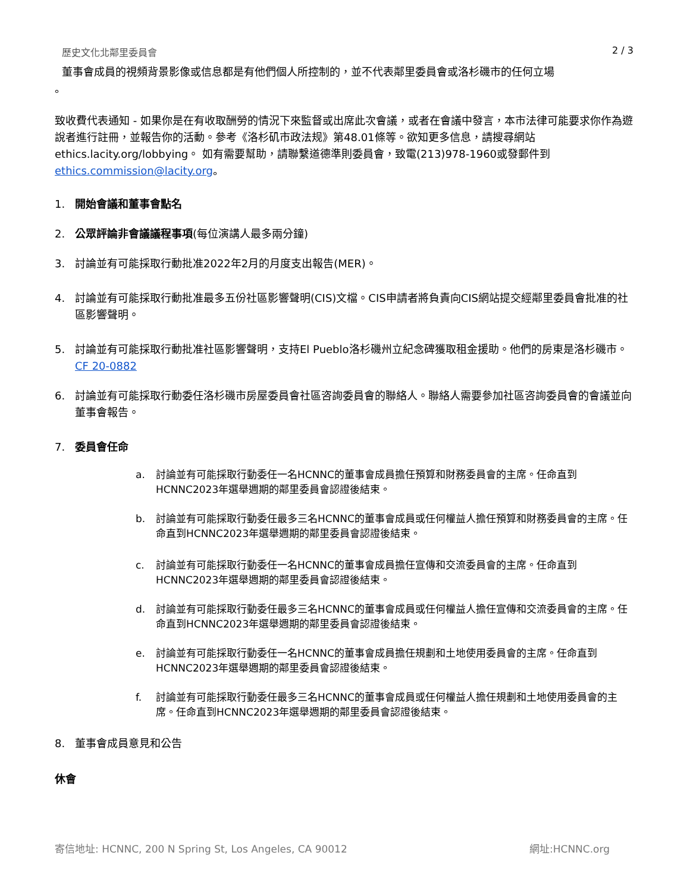歷史文化北鄰里委員會 2 / 3
董事會成員的視頻背景影像或信息都是有他們個人所控制的，並不代表鄰里委員會或洛杉磯市的任何立場
。
致收費代表通知 - 如果你是在有收取酬勞的情況下來監督或出席此次會議，或者在會議中發言，本市法律可能要求你作為遊說者進行註冊，並報告你的活動。參考《洛杉矶市政法规》第48.01條等。欲知更多信息，請搜尋網站ethics.lacity.org/lobbying。 如有需要幫助，請聯繫道德準則委員會，致電(213)978-1960或發郵件到ethics.commission@lacity.org。
1. 開始會議和董事會點名
2. 公眾評論非會議議程事項(每位演講人最多兩分鐘)
3. 討論並有可能採取行動批准2022年2月的月度支出報告(MER)。
4. 討論並有可能採取行動批准最多五份社區影響聲明(CIS)文檔。CIS申請者將負責向CIS網站提交經鄰里委員會批准的社區影響聲明。
5. 討論並有可能採取行動批准社區影響聲明，支持El Pueblo洛杉磯州立紀念碑獲取租金援助。他們的房東是洛杉磯市。CF 20-0882
6. 討論並有可能採取行動委任洛杉磯市房屋委員會社區咨詢委員會的聯絡人。聯絡人需要參加社區咨詢委員會的會議並向董事會報告。
7. 委員會任命
a. 討論並有可能採取行動委任一名HCNNC的董事會成員擔任預算和財務委員會的主席。任命直到HCNNC2023年選舉週期的鄰里委員會認證後結束。
b. 討論並有可能採取行動委任最多三名HCNNC的董事會成員或任何權益人擔任預算和財務委員會的主席。任命直到HCNNC2023年選舉週期的鄰里委員會認證後結束。
c. 討論並有可能採取行動委任一名HCNNC的董事會成員擔任宣傳和交流委員會的主席。任命直到HCNNC2023年選舉週期的鄰里委員會認證後結束。
d. 討論並有可能採取行動委任最多三名HCNNC的董事會成員或任何權益人擔任宣傳和交流委員會的主席。任命直到HCNNC2023年選舉週期的鄰里委員會認證後結束。
e. 討論並有可能採取行動委任一名HCNNC的董事會成員擔任規劃和土地使用委員會的主席。任命直到HCNNC2023年選舉週期的鄰里委員會認證後結束。
f. 討論並有可能採取行動委任最多三名HCNNC的董事會成員或任何權益人擔任規劃和土地使用委員會的主席。任命直到HCNNC2023年選舉週期的鄰里委員會認證後結束。
8. 董事會成員意見和公告
休會
寄信地址: HCNNC, 200 N Spring St, Los Angeles, CA 90012 網址:HCNNC.org